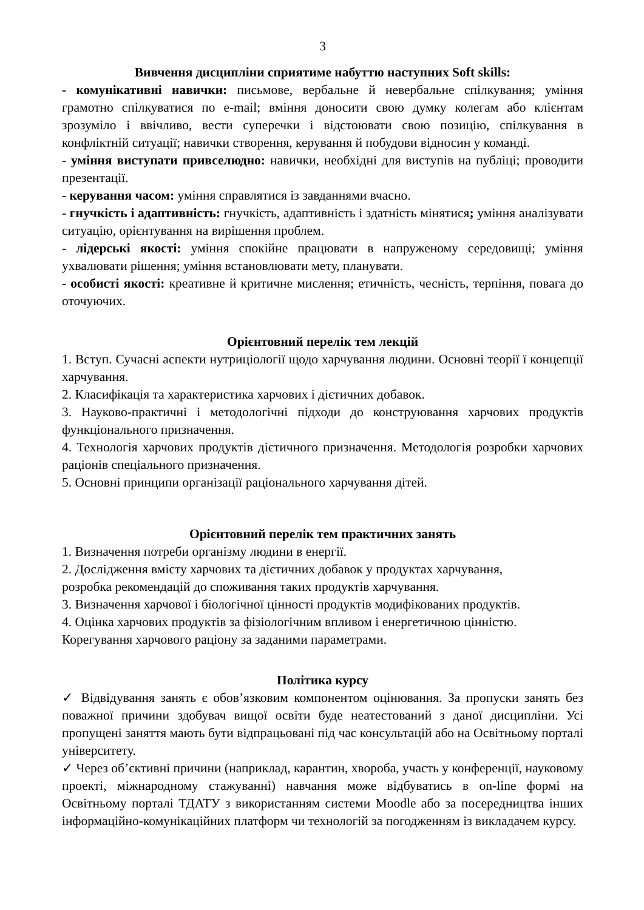3
Вивчення дисципліни сприятиме набуттю наступних Soft skills:
- комунікативні навички: письмове, вербальне й невербальне спілкування; уміння грамотно спілкуватися по e-mail; вміння доносити свою думку колегам або клієнтам зрозуміло і ввічливо, вести суперечки і відстоювати свою позицію, спілкування в конфліктній ситуації; навички створення, керування й побудови відносин у команді.
- уміння виступати привселюдно: навички, необхідні для виступів на публіці; проводити презентації.
- керування часом: уміння справлятися із завданнями вчасно.
- гнучкість і адаптивність: гнучкість, адаптивність і здатність мінятися; уміння аналізувати ситуацію, орієнтування на вирішення проблем.
- лідерські якості: уміння спокійне працювати в напруженому середовищі; уміння ухвалювати рішення; уміння встановлювати мету, планувати.
- особисті якості: креативне й критичне мислення; етичність, чесність, терпіння, повага до оточуючих.
Орієнтовний перелік тем лекцій
1. Вступ. Сучасні аспекти нутриціології щодо харчування людини. Основні теорії ї концепції харчування.
2. Класифікація та характеристика харчових і дієтичних добавок.
3. Науково-практичні і методологічні підходи до конструювання харчових продуктів функціонального призначення.
4. Технологія харчових продуктів дієтичного призначення. Методологія розробки харчових раціонів спеціального призначення.
5. Основні принципи організації раціонального харчування дітей.
Орієнтовний перелік тем практичних занять
1. Визначення потреби організму людини в енергії.
2. Дослідження вмісту харчових та дієтичних добавок у продуктах харчування,
розробка рекомендацій до споживання таких продуктів харчування.
3. Визначення харчової і біологічної цінності продуктів модифікованих продуктів.
4. Оцінка харчових продуктів за фізіологічним впливом і енергетичною цінністю.
Корегування харчового раціону за заданими параметрами.
Політика курсу
✓ Відвідування занять є обов’язковим компонентом оцінювання. За пропуски занять без поважної причини здобувач вищої освіти буде неатестований з даної дисципліни. Усі пропущені заняття мають бути відпрацьовані під час консультацій або на Освітньому порталі університету.
✓ Через об’єктивні причини (наприклад, карантин, хвороба, участь у конференції, науковому проекті, міжнародному стажуванні) навчання може відбуватись в on-line формі на Освітньому порталі ТДАТУ з використанням системи Moodle або за посередництва інших інформаційно-комунікаційних платформ чи технологій за погодженням із викладачем курсу.